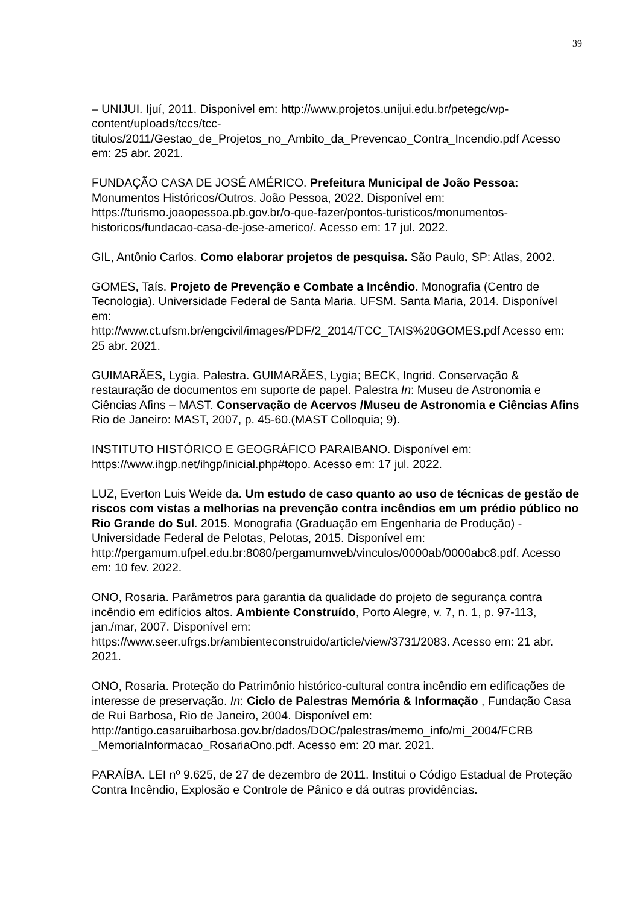39
– UNIJUI. Ijuí, 2011. Disponível em: http://www.projetos.unijui.edu.br/petegc/wp-content/uploads/tccs/tcc-
titulos/2011/Gestao_de_Projetos_no_Ambito_da_Prevencao_Contra_Incendio.pdf Acesso em: 25 abr. 2021.
FUNDAÇÃO CASA DE JOSÉ AMÉRICO. Prefeitura Municipal de João Pessoa: Monumentos Históricos/Outros. João Pessoa, 2022. Disponível em: https://turismo.joaopessoa.pb.gov.br/o-que-fazer/pontos-turisticos/monumentos-historicos/fundacao-casa-de-jose-americo/. Acesso em: 17 jul. 2022.
GIL, Antônio Carlos. Como elaborar projetos de pesquisa. São Paulo, SP: Atlas, 2002.
GOMES, Taís. Projeto de Prevenção e Combate a Incêndio. Monografia (Centro de Tecnologia). Universidade Federal de Santa Maria. UFSM. Santa Maria, 2014. Disponível em:
http://www.ct.ufsm.br/engcivil/images/PDF/2_2014/TCC_TAIS%20GOMES.pdf Acesso em: 25 abr. 2021.
GUIMARÃES, Lygia. Palestra. GUIMARÃES, Lygia; BECK, Ingrid. Conservação & restauração de documentos em suporte de papel. Palestra In: Museu de Astronomia e Ciências Afins – MAST. Conservação de Acervos /Museu de Astronomia e Ciências Afins Rio de Janeiro: MAST, 2007, p. 45-60.(MAST Colloquia; 9).
INSTITUTO HISTÓRICO E GEOGRÁFICO PARAIBANO. Disponível em: https://www.ihgp.net/ihgp/inicial.php#topo. Acesso em: 17 jul. 2022.
LUZ, Everton Luis Weide da. Um estudo de caso quanto ao uso de técnicas de gestão de riscos com vistas a melhorias na prevenção contra incêndios em um prédio público no Rio Grande do Sul. 2015. Monografia (Graduação em Engenharia de Produção) - Universidade Federal de Pelotas, Pelotas, 2015. Disponível em:
http://pergamum.ufpel.edu.br:8080/pergamumweb/vinculos/0000ab/0000abc8.pdf. Acesso em: 10 fev. 2022.
ONO, Rosaria. Parâmetros para garantia da qualidade do projeto de segurança contra incêndio em edifícios altos. Ambiente Construído, Porto Alegre, v. 7, n. 1, p. 97-113, jan./mar, 2007. Disponível em: https://www.seer.ufrgs.br/ambienteconstruido/article/view/3731/2083. Acesso em: 21 abr. 2021.
ONO, Rosaria. Proteção do Patrimônio histórico-cultural contra incêndio em edificações de interesse de preservação. In: Ciclo de Palestras Memória & Informação , Fundação Casa de Rui Barbosa, Rio de Janeiro, 2004. Disponível em: http://antigo.casaruibarbosa.gov.br/dados/DOC/palestras/memo_info/mi_2004/FCRB _MemoriaInformacao_RosariaOno.pdf. Acesso em: 20 mar. 2021.
PARAÍBA. LEI nº 9.625, de 27 de dezembro de 2011. Institui o Código Estadual de Proteção Contra Incêndio, Explosão e Controle de Pânico e dá outras providências.